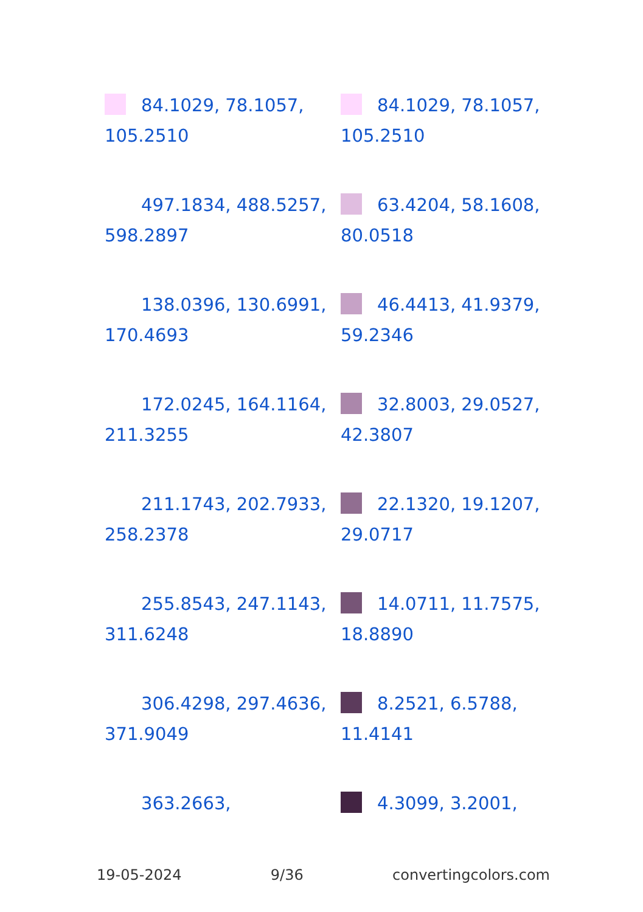84.1029, 78.1057, 105.2510
84.1029, 78.1057, 105.2510
497.1834, 488.5257, 598.2897
63.4204, 58.1608, 80.0518
138.0396, 130.6991, 170.4693
46.4413, 41.9379, 59.2346
172.0245, 164.1164, 211.3255
32.8003, 29.0527, 42.3807
211.1743, 202.7933, 258.2378
22.1320, 19.1207, 29.0717
255.8543, 247.1143, 311.6248
14.0711, 11.7575, 18.8890
306.4298, 297.4636, 371.9049
8.2521, 6.5788, 11.4141
363.2663,
4.3099, 3.2001,
19-05-2024 9/36 convertingcolors.com